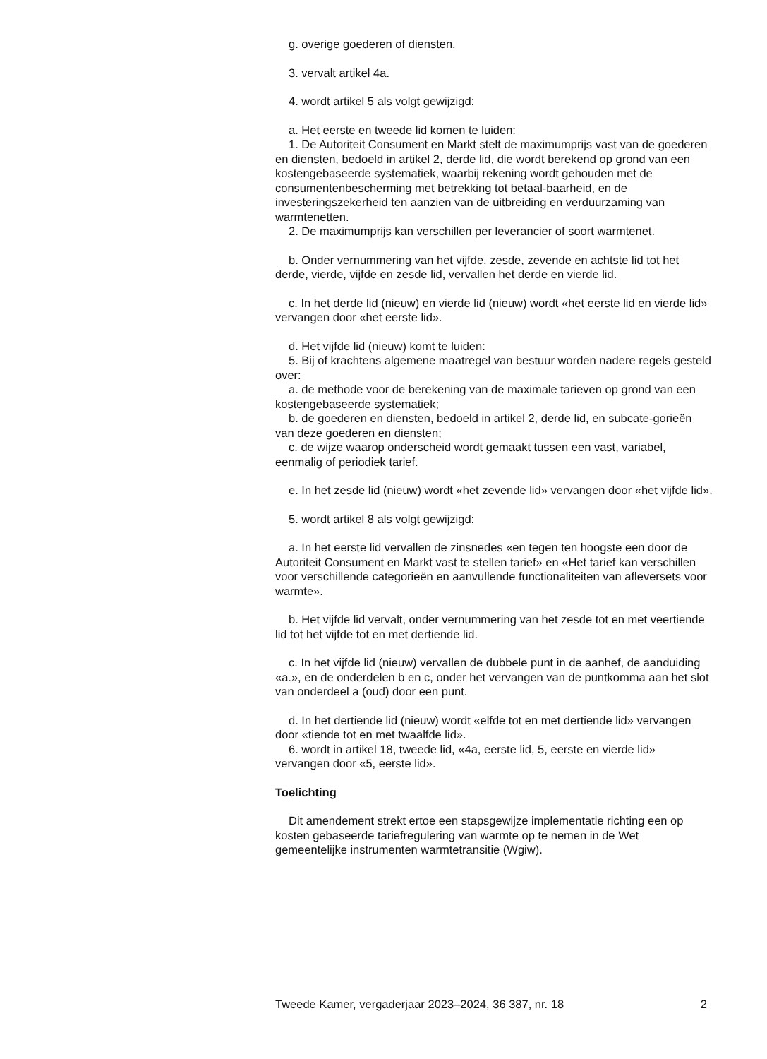g. overige goederen of diensten.
3. vervalt artikel 4a.
4. wordt artikel 5 als volgt gewijzigd:
a. Het eerste en tweede lid komen te luiden:
1. De Autoriteit Consument en Markt stelt de maximumprijs vast van de goederen en diensten, bedoeld in artikel 2, derde lid, die wordt berekend op grond van een kostengebaseerde systematiek, waarbij rekening wordt gehouden met de consumentenbescherming met betrekking tot betaal-baarheid, en de investeringszekerheid ten aanzien van de uitbreiding en verduurzaming van warmtenetten.
2. De maximumprijs kan verschillen per leverancier of soort warmtenet.
b. Onder vernummering van het vijfde, zesde, zevende en achtste lid tot het derde, vierde, vijfde en zesde lid, vervallen het derde en vierde lid.
c. In het derde lid (nieuw) en vierde lid (nieuw) wordt «het eerste lid en vierde lid» vervangen door «het eerste lid».
d. Het vijfde lid (nieuw) komt te luiden:
5. Bij of krachtens algemene maatregel van bestuur worden nadere regels gesteld over:
a. de methode voor de berekening van de maximale tarieven op grond van een kostengebaseerde systematiek;
b. de goederen en diensten, bedoeld in artikel 2, derde lid, en subcate-gorieën van deze goederen en diensten;
c. de wijze waarop onderscheid wordt gemaakt tussen een vast, variabel, eenmalig of periodiek tarief.
e. In het zesde lid (nieuw) wordt «het zevende lid» vervangen door «het vijfde lid».
5. wordt artikel 8 als volgt gewijzigd:
a. In het eerste lid vervallen de zinsnedes «en tegen ten hoogste een door de Autoriteit Consument en Markt vast te stellen tarief» en «Het tarief kan verschillen voor verschillende categorieën en aanvullende functionaliteiten van afleversets voor warmte».
b. Het vijfde lid vervalt, onder vernummering van het zesde tot en met veertiende lid tot het vijfde tot en met dertiende lid.
c. In het vijfde lid (nieuw) vervallen de dubbele punt in de aanhef, de aanduiding «a.», en de onderdelen b en c, onder het vervangen van de puntkomma aan het slot van onderdeel a (oud) door een punt.
d. In het dertiende lid (nieuw) wordt «elfde tot en met dertiende lid» vervangen door «tiende tot en met twaalfde lid».
6. wordt in artikel 18, tweede lid, «4a, eerste lid, 5, eerste en vierde lid» vervangen door «5, eerste lid».
Toelichting
Dit amendement strekt ertoe een stapsgewijze implementatie richting een op kosten gebaseerde tariefregulering van warmte op te nemen in de Wet gemeentelijke instrumenten warmtetransitie (Wgiw).
Tweede Kamer, vergaderjaar 2023–2024, 36 387, nr. 18 2